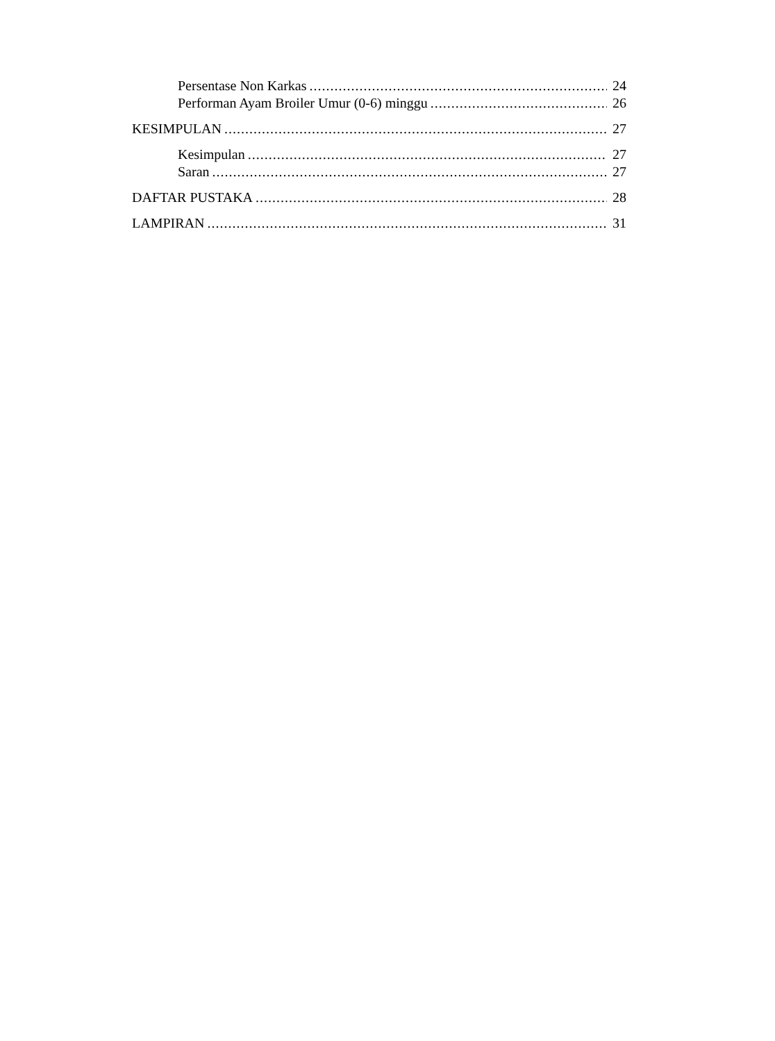Persentase Non Karkas 24
Performan Ayam Broiler Umur (0-6) minggu 26
KESIMPULAN 27
Kesimpulan 27
Saran 27
DAFTAR PUSTAKA 28
LAMPIRAN 31